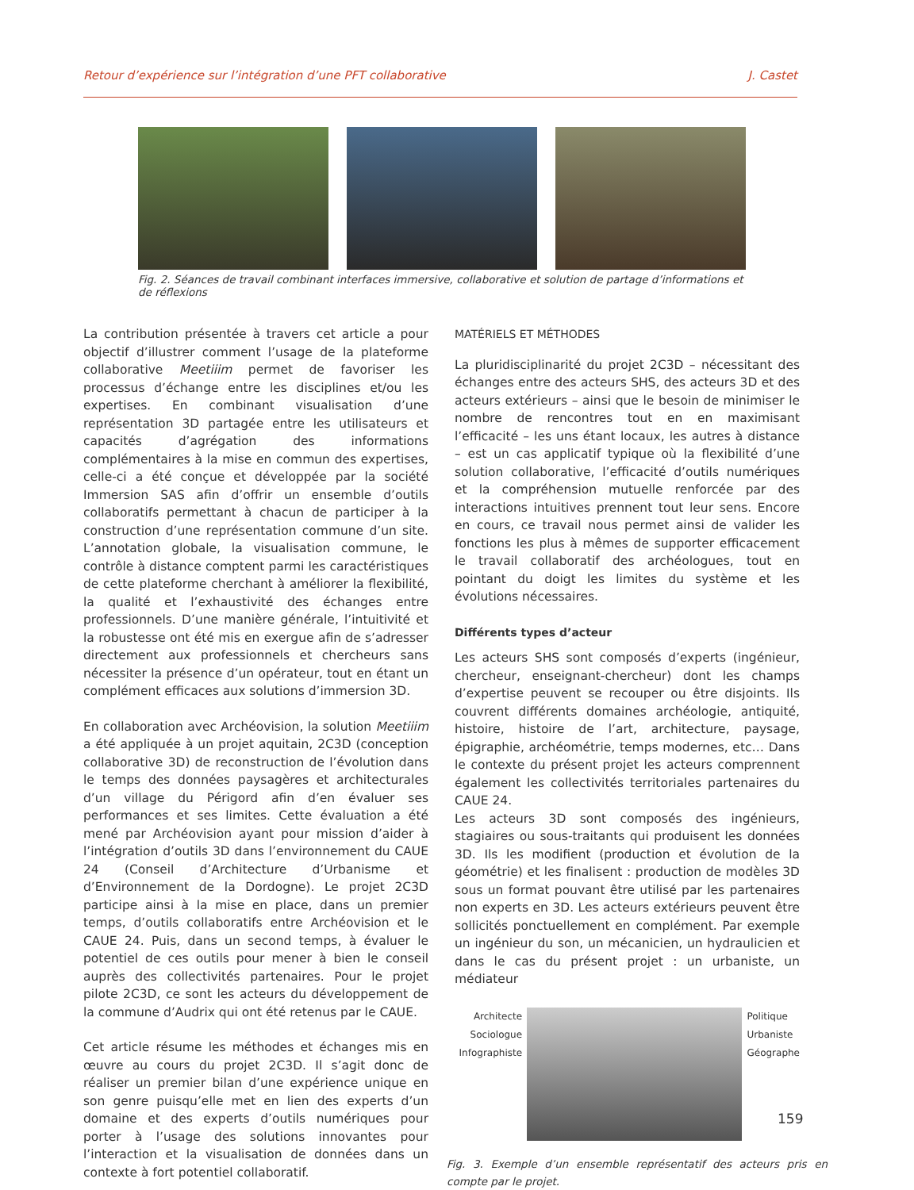Retour d’expérience sur l’intégration d’une PFT collaborative J. Castet
Fig. 2. Séances de travail combinant interfaces immersive, collaborative et solution de partage d’informations et de réflexions
La contribution présentée à travers cet article a pour objectif d’illustrer comment l’usage de la plateforme collaborative Meetiiim permet de favoriser les processus d’échange entre les disciplines et/ou les expertises. En combinant visualisation d’une représentation 3D partagée entre les utilisateurs et capacités d’agrégation des informations complémentaires à la mise en commun des expertises, celle-ci a été conçue et développée par la société Immersion SAS afin d’offrir un ensemble d’outils collaboratifs permettant à chacun de participer à la construction d’une représentation commune d’un site. L’annotation globale, la visualisation commune, le contrôle à distance comptent parmi les caractéristiques de cette plateforme cherchant à améliorer la flexibilité, la qualité et l’exhaustivité des échanges entre professionnels. D’une manière générale, l’intuitivité et la robustesse ont été mis en exergue afin de s’adresser directement aux professionnels et chercheurs sans nécessiter la présence d’un opérateur, tout en étant un complément efficaces aux solutions d’immersion 3D.
En collaboration avec Archéovision, la solution Meetiiim a été appliquée à un projet aquitain, 2C3D (conception collaborative 3D) de reconstruction de l’évolution dans le temps des données paysagères et architecturales d’un village du Périgord afin d’en évaluer ses performances et ses limites. Cette évaluation a été mené par Archéovision ayant pour mission d’aider à l’intégration d’outils 3D dans l’environnement du CAUE 24 (Conseil d’Architecture d’Urbanisme et d’Environnement de la Dordogne). Le projet 2C3D participe ainsi à la mise en place, dans un premier temps, d’outils collaboratifs entre Archéovision et le CAUE 24. Puis, dans un second temps, à évaluer le potentiel de ces outils pour mener à bien le conseil auprès des collectivités partenaires. Pour le projet pilote 2C3D, ce sont les acteurs du développement de la commune d’Audrix qui ont été retenus par le CAUE.
Cet article résume les méthodes et échanges mis en œuvre au cours du projet 2C3D. Il s’agit donc de réaliser un premier bilan d’une expérience unique en son genre puisqu’elle met en lien des experts d’un domaine et des experts d’outils numériques pour porter à l’usage des solutions innovantes pour l’interaction et la visualisation de données dans un contexte à fort potentiel collaboratif.
MATÉRIELS ET MÉTHODES
La pluridisciplinarité du projet 2C3D – nécessitant des échanges entre des acteurs SHS, des acteurs 3D et des acteurs extérieurs – ainsi que le besoin de minimiser le nombre de rencontres tout en en maximisant l’efficacité – les uns étant locaux, les autres à distance – est un cas applicatif typique où la flexibilité d’une solution collaborative, l’efficacité d’outils numériques et la compréhension mutuelle renforcée par des interactions intuitives prennent tout leur sens. Encore en cours, ce travail nous permet ainsi de valider les fonctions les plus à mêmes de supporter efficacement le travail collaboratif des archéologues, tout en pointant du doigt les limites du système et les évolutions nécessaires.
Différents types d’acteur
Les acteurs SHS sont composés d’experts (ingénieur, chercheur, enseignant-chercheur) dont les champs d’expertise peuvent se recouper ou être disjoints. Ils couvrent différents domaines archéologie, antiquité, histoire, histoire de l’art, architecture, paysage, épigraphie, archéométrie, temps modernes, etc… Dans le contexte du présent projet les acteurs comprennent également les collectivités territoriales partenaires du CAUE 24.
Les acteurs 3D sont composés des ingénieurs, stagiaires ou sous-traitants qui produisent les données 3D. Ils les modifient (production et évolution de la géométrie) et les finalisent : production de modèles 3D sous un format pouvant être utilisé par les partenaires non experts en 3D. Les acteurs extérieurs peuvent être sollicités ponctuellement en complément. Par exemple un ingénieur du son, un mécanicien, un hydraulicien et dans le cas du présent projet : un urbaniste, un médiateur
Architecte
Sociologue
Infographiste
Politique
Urbaniste
Géographe
Fig. 3. Exemple d’un ensemble représentatif des acteurs pris en compte par le projet.
159